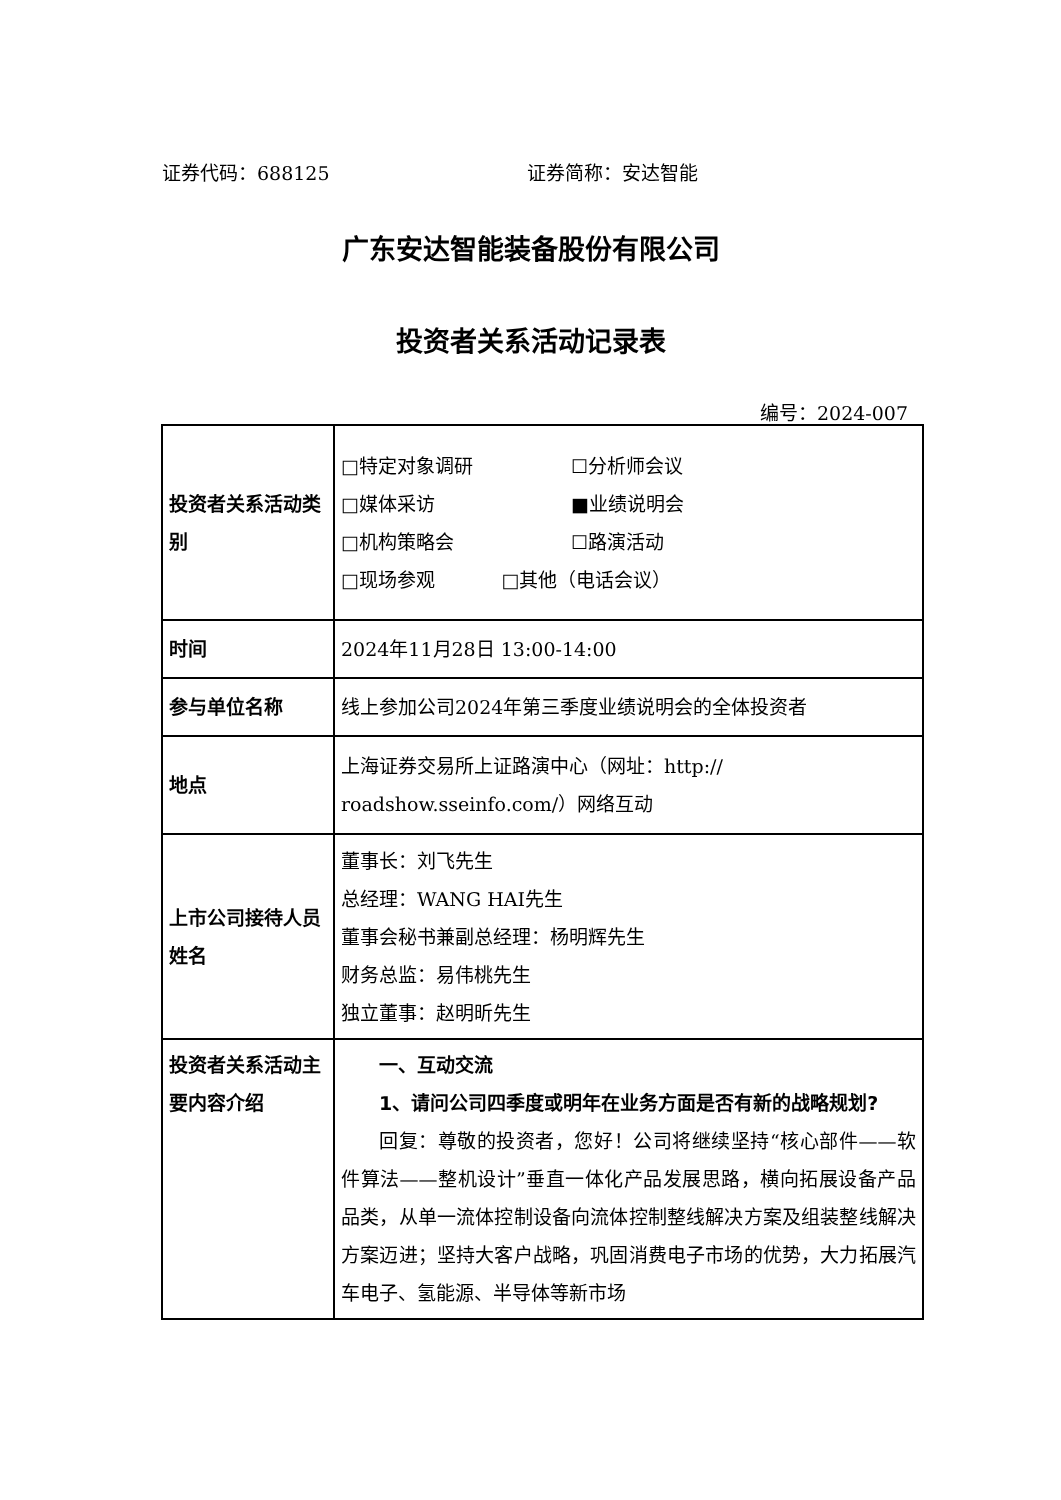证券代码：688125 证券简称：安达智能
广东安达智能装备股份有限公司
投资者关系活动记录表
编号：2024-007
| 投资者关系活动类别 | □特定对象调研 ☐分析师会议 □媒体采访 ■业绩说明会 □机构策略会 ☐路演活动 □现场参观 □其他（电话会议） |
| 时间 | 2024年11月28日 13:00-14:00 |
| 参与单位名称 | 线上参加公司2024年第三季度业绩说明会的全体投资者 |
| 地点 | 上海证券交易所上证路演中心（网址：http:// roadshow.sseinfo.com/）网络互动 |
| 上市公司接待人员姓名 | 董事长：刘飞先生 总经理：WANG HAI先生 董事会秘书兼副总经理：杨明辉先生 财务总监：易伟桃先生 独立董事：赵明昕先生 |
| 投资者关系活动主要内容介绍 | 一、互动交流 1、请问公司四季度或明年在业务方面是否有新的战略规划? 回复：尊敬的投资者，您好！公司将继续坚持“核心部件——软件算法——整机设计”垂直一体化产品发展思路，横向拓展设备产品品类，从单一流体控制设备向流体控制整线解决方案及组装整线解决方案迈进；坚持大客户战略，巩固消费电子市场的优势，大力拓展汽车电子、氢能源、半导体等新市场 |